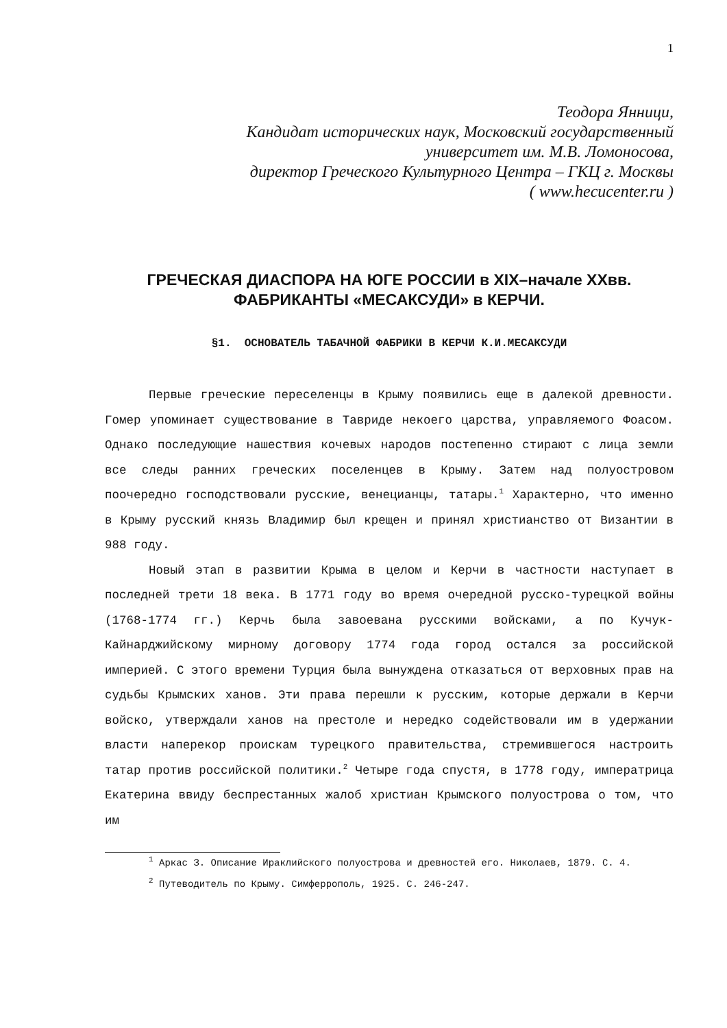1
Теодора Янници,
Кандидат исторических наук, Московский государственный
университет им. М.В. Ломоносова,
директор Греческого Культурного Центра – ГКЦ г. Москвы
( www.hecucenter.ru )
ГРЕЧЕСКАЯ ДИАСПОРА НА ЮГЕ РОССИИ в XIX–начале XXвв.
ФАБРИКАНТЫ «МЕСАКСУДИ» в КЕРЧИ.
§1. ОСНОВАТЕЛЬ ТАБАЧНОЙ ФАБРИКИ В КЕРЧИ К.И.МЕСАКСУДИ
Первые греческие переселенцы в Крыму появились еще в далекой древности. Гомер упоминает существование в Тавриде некоего царства, управляемого Фоасом. Однако последующие нашествия кочевых народов постепенно стирают с лица земли все следы ранних греческих поселенцев в Крыму. Затем над полуостровом поочередно господствовали русские, венецианцы, татары.<sup>1</sup> Характерно, что именно в Крыму русский князь Владимир был крещен и принял христианство от Византии в 988 году.
Новый этап в развитии Крыма в целом и Керчи в частности наступает в последней трети 18 века. В 1771 году во время очередной русско-турецкой войны (1768-1774 гг.) Керчь была завоевана русскими войсками, а по Кучук-Кайнарджийскому мирному договору 1774 года город остался за российской империей. С этого времени Турция была вынуждена отказаться от верховных прав на судьбы Крымских ханов. Эти права перешли к русским, которые держали в Керчи войско, утверждали ханов на престоле и нередко содействовали им в удержании власти наперекор проискам турецкого правительства, стремившегося настроить татар против российской политики.<sup>2</sup> Четыре года спустя, в 1778 году, императрица Екатерина ввиду беспрестанных жалоб христиан Крымского полуострова о том, что им
<sup>1</sup> Аркас З. Описание Ираклийского полуострова и древностей его. Николаев, 1879. С. 4.
<sup>2</sup> Путеводитель по Крыму. Симферрополь, 1925. С. 246-247.